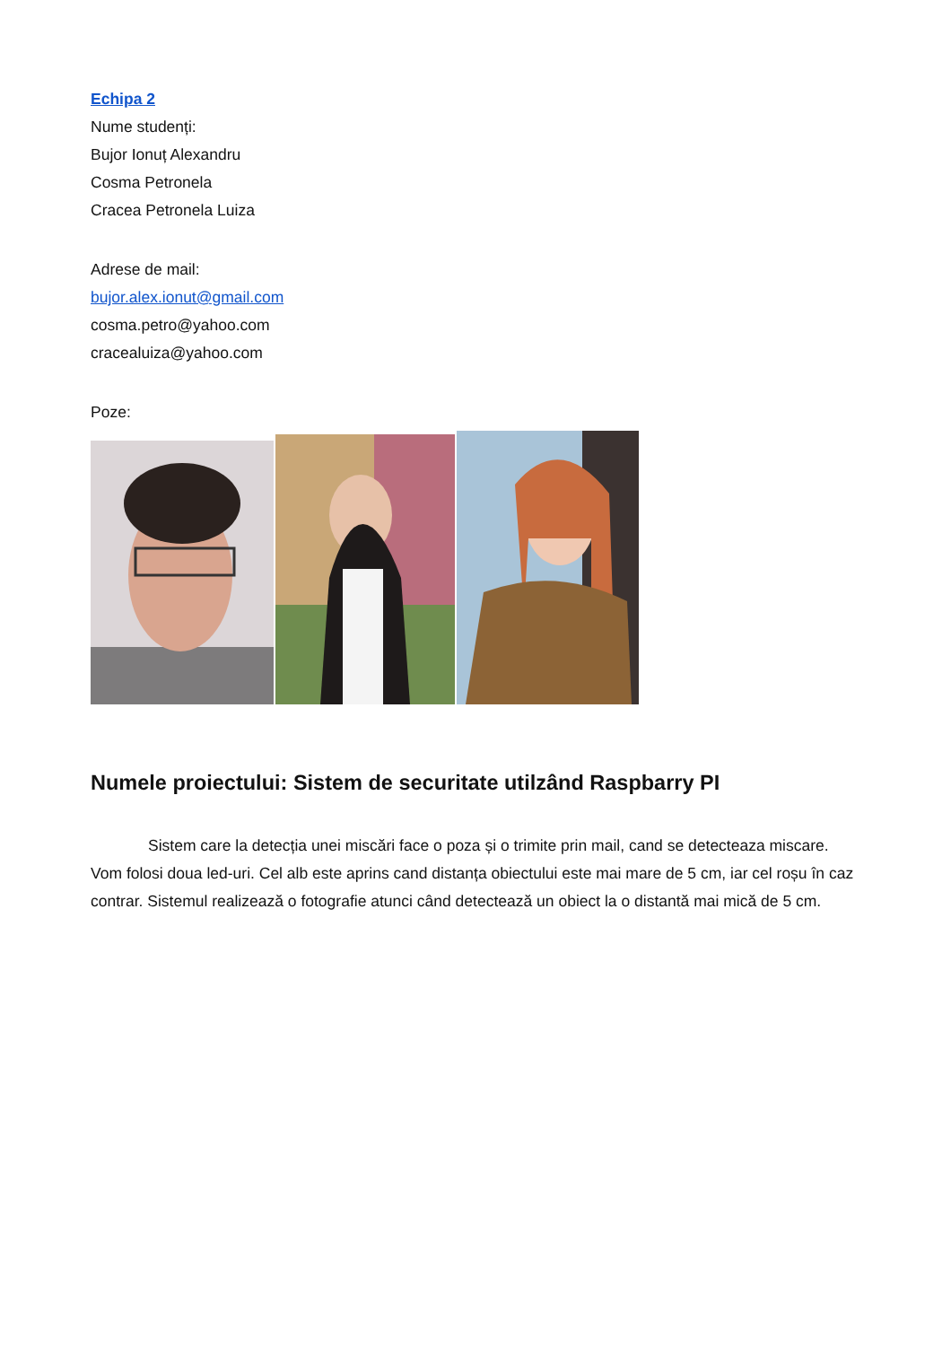Echipa 2
Nume studenți:
Bujor Ionuț Alexandru
Cosma Petronela
Cracea Petronela Luiza
Adrese de mail:
bujor.alex.ionut@gmail.com
cosma.petro@yahoo.com
cracealuiza@yahoo.com
Poze:
Numele proiectului: Sistem de securitate utilzând Raspbarry PI
Sistem care la detecția unei miscări face o poza și o trimite prin mail, cand se detecteaza miscare. Vom folosi doua led-uri. Cel alb este aprins cand distanța obiectului este mai mare de 5 cm, iar cel roșu în caz contrar. Sistemul realizează o fotografie atunci când detectează un obiect la o distantă mai mică de 5 cm.